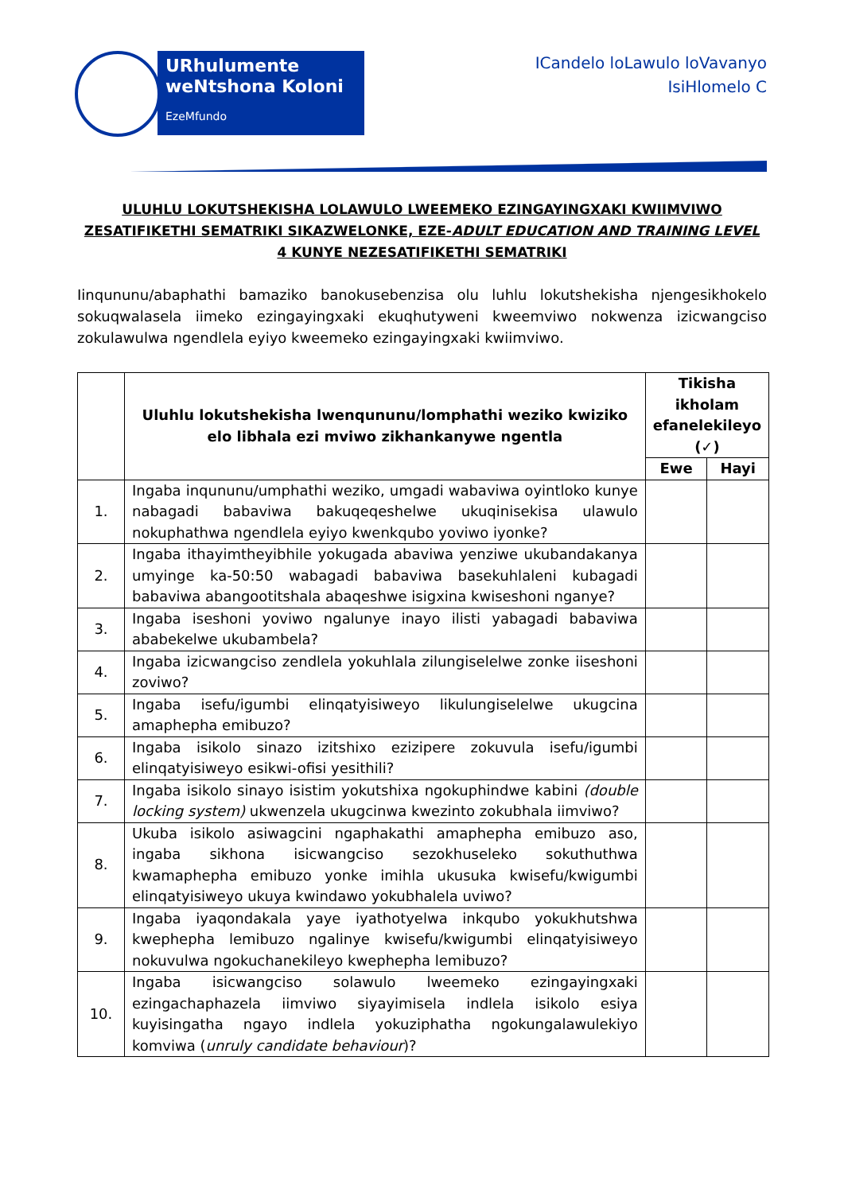URhulumente weNtshona Koloni
EzeMfundo
ICandelo loLawulo loVavanyo
IsiHlomelo C
ULUHLU LOKUTSHEKISHA LOLAWULO LWEEMEKO EZINGAYINGXAKI KWIIMVIWO ZESATIFIKETHI SEMATRIKI SIKAZWELONKE, EZE-ADULT EDUCATION AND TRAINING LEVEL 4 KUNYE NEZESATIFIKETHI SEMATRIKI
Iinqununu/abaphathi bamaziko banokusebenzisa olu luhlu lokutshekisha njengesikhokelo sokuqwalasela iimeko ezingayingxaki ekuqhutyweni kweemviwo nokwenza izicwangciso zokulawulwa ngendlela eyiyo kweemeko ezingayingxaki kwiimviwo.
| | Uluhlu lokutshekisha lwenqununu/lomphathi weziko kwiziko elo libhala ezi mviwo zikhankanywe ngentla | Tikisha ikholam efanelekileyo (✓) | |
| --- | --- | --- | --- |
| | | Ewe | Hayi |
| 1. | Ingaba inqununu/umphathi weziko, umgadi wabaviwa oyintloko kunye nabagadi babaviwa bakuqeqeshelwe ukuqinisekisa ulawulo nokuphathwa ngendlela eyiyo kwenkqubo yoviwo iyonke? | | |
| 2. | Ingaba ithayimtheyibhile yokugada abaviwa yenziwe ukubandakanya umyinge ka-50:50 wabagadi babaviwa basekuhlaleni kubagadi babaviwa abangootitshala abaqeshwe isigxina kwiseshoni nganye? | | |
| 3. | Ingaba iseshoni yoviwo ngalunye inayo ilisti yabagadi babaviwa ababekelwe ukubambela? | | |
| 4. | Ingaba izicwangciso zendlela yokuhlala zilungiselelwe zonke iiseshoni zoviwo? | | |
| 5. | Ingaba isefu/igumbi elinqatyisiweyo likulungiselelwe ukugcina amaphepha emibuzo? | | |
| 6. | Ingaba isikolo sinazo izitshixo ezizipere zokuvula isefu/igumbi elinqatyisiweyo esikwi-ofisi yesithili? | | |
| 7. | Ingaba isikolo sinayo isistim yokutshixa ngokuphindwe kabini (double locking system) ukwenzela ukugcinwa kwezinto zokubhala iimviwo? | | |
| 8. | Ukuba isikolo asiwagcini ngaphakathi amaphepha emibuzo aso, ingaba sikhona isicwangciso sezokhuseleko sokuthuthwa kwamaphepha emibuzo yonke imihla ukusuka kwisefu/kwigumbi elinqatyisiweyo ukuya kwindawo yokubhalela uviwo? | | |
| 9. | Ingaba iyaqondakala yaye iyathotyelwa inkqubo yokukhutshwa kwephepha lemibuzo ngalinye kwisefu/kwigumbi elinqatyisiweyo nokuvulwa ngokuchanekileyo kwephepha lemibuzo? | | |
| 10. | Ingaba isicwangciso solawulo lweemeko ezingayingxaki ezingachaphazela iimviwo siyayimisela indlela isikolo esiya kuyisingatha ngayo indlela yokuziphatha ngokungalawulekiyo komviwa ( unruly candidate behaviour )? | | |